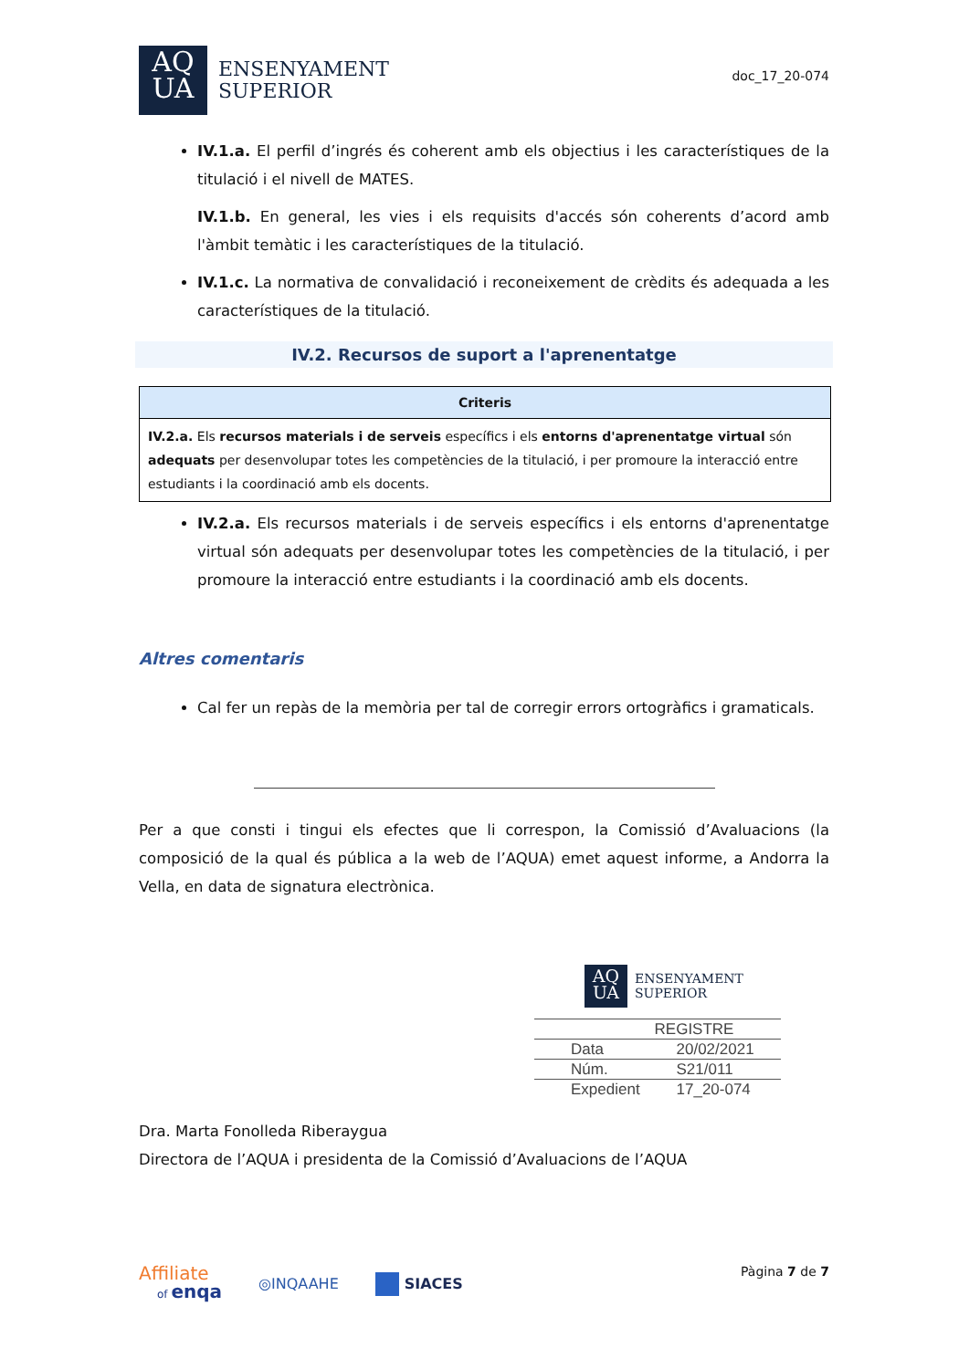AQ
UA
ENSENYAMENT
SUPERIOR
doc_17_20-074
IV.1.a. El perfil d’ingrés és coherent amb els objectius i les característiques de la titulació i el nivell de MATES.
IV.1.b. En general, les vies i els requisits d'accés són coherents d’acord amb l'àmbit temàtic i les característiques de la titulació.
IV.1.c. La normativa de convalidació i reconeixement de crèdits és adequada a les característiques de la titulació.
IV.2. Recursos de suport a l'aprenentatge
| Criteris |
| --- |
| IV.2.a. Els recursos materials i de serveis específics i els entorns d'aprenentatge virtual són adequats per desenvolupar totes les competències de la titulació, i per promoure la interacció entre estudiants i la coordinació amb els docents. |
IV.2.a. Els recursos materials i de serveis específics i els entorns d'aprenentatge virtual són adequats per desenvolupar totes les competències de la titulació, i per promoure la interacció entre estudiants i la coordinació amb els docents.
Altres comentaris
Cal fer un repàs de la memòria per tal de corregir errors ortogràfics i gramaticals.
Per a que consti i tingui els efectes que li correspon, la Comissió d’Avaluacions (la composició de la qual és pública a la web de l’AQUA) emet aquest informe, a Andorra la Vella, en data de signatura electrònica.
AQ
UA
ENSENYAMENT
SUPERIOR
| REGISTRE | |
| Data | 20/02/2021 |
| Núm. | S21/011 |
| Expedient | 17_20-074 |
Dra. Marta Fonolleda Riberaygua
Directora de l’AQUA i presidenta de la Comissió d’Avaluacions de l’AQUA
Affiliate
of enqa
◎INQAAHE SIACES
Pàgina 7 de 7